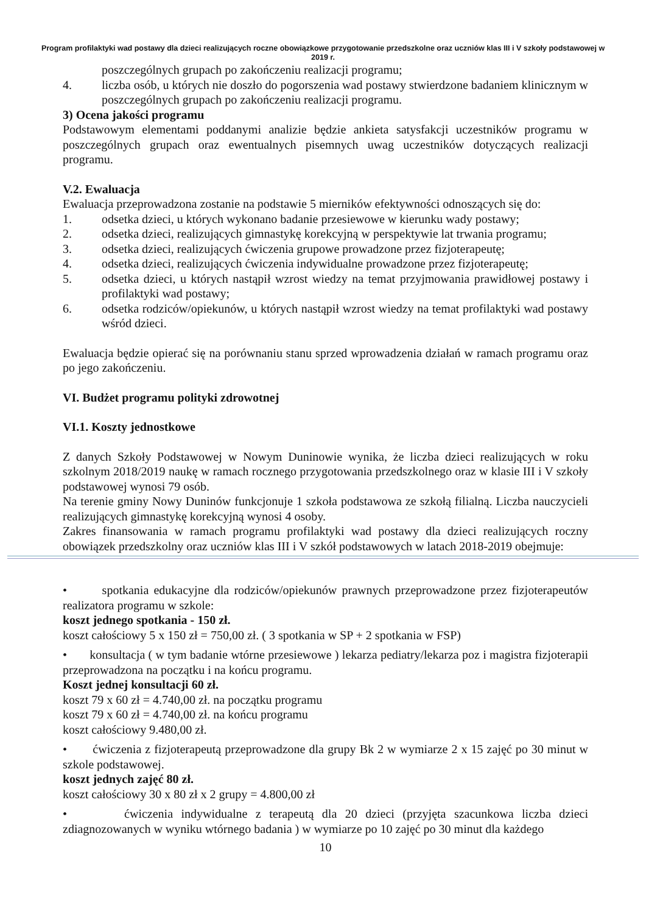Program profilaktyki wad postawy dla dzieci realizujących roczne obowiązkowe przygotowanie przedszkolne oraz uczniów klas III i V szkoły podstawowej w 2019 r.
poszczególnych grupach po zakończeniu realizacji programu;
4. liczba osób, u których nie doszło do pogorszenia wad postawy stwierdzone badaniem klinicznym w poszczególnych grupach po zakończeniu realizacji programu.
3) Ocena jakości programu
Podstawowym elementami poddanymi analizie będzie ankieta satysfakcji uczestników programu w poszczególnych grupach oraz ewentualnych pisemnych uwag uczestników dotyczących realizacji programu.
V.2. Ewaluacja
Ewaluacja przeprowadzona zostanie na podstawie 5 mierników efektywności odnoszących się do:
1. odsetka dzieci, u których wykonano badanie przesiewowe w kierunku wady postawy;
2. odsetka dzieci, realizujących gimnastykę korekcyjną w perspektywie lat trwania programu;
3. odsetka dzieci, realizujących ćwiczenia grupowe prowadzone przez fizjoterapeutę;
4. odsetka dzieci, realizujących ćwiczenia indywidualne prowadzone przez fizjoterapeutę;
5. odsetka dzieci, u których nastąpił wzrost wiedzy na temat przyjmowania prawidłowej postawy i profilaktyki wad postawy;
6. odsetka rodziców/opiekunów, u których nastąpił wzrost wiedzy na temat profilaktyki wad postawy wśród dzieci.
Ewaluacja będzie opierać się na porównaniu stanu sprzed wprowadzenia działań w ramach programu oraz po jego zakończeniu.
VI. Budżet programu polityki zdrowotnej
VI.1. Koszty jednostkowe
Z danych Szkoły Podstawowej w Nowym Duninowie wynika, że liczba dzieci realizujących w roku szkolnym 2018/2019 naukę w ramach rocznego przygotowania przedszkolnego oraz w klasie III i V szkoły podstawowej wynosi 79 osób.
Na terenie gminy Nowy Duninów funkcjonuje 1 szkoła podstawowa ze szkołą filialną. Liczba nauczycieli realizujących gimnastykę korekcyjną wynosi 4 osoby.
Zakres finansowania w ramach programu profilaktyki wad postawy dla dzieci realizujących roczny obowiązek przedszkolny oraz uczniów klas III i V szkół podstawowych w latach 2018-2019 obejmuje:
• spotkania edukacyjne dla rodziców/opiekunów prawnych przeprowadzone przez fizjoterapeutów realizatora programu w szkole:
koszt jednego spotkania - 150 zł.
koszt całościowy 5 x 150 zł = 750,00 zł. ( 3 spotkania w SP + 2 spotkania w FSP)
• konsultacja ( w tym badanie wtórne przesiewowe ) lekarza pediatry/lekarza poz i magistra fizjoterapii przeprowadzona na początku i na końcu programu.
Koszt jednej konsultacji 60 zł.
koszt 79 x 60 zł = 4.740,00 zł. na początku programu
koszt 79 x 60 zł = 4.740,00 zł. na końcu programu
koszt całościowy 9.480,00 zł.
• ćwiczenia z fizjoterapeutą przeprowadzone dla grupy Bk 2 w wymiarze 2 x 15 zajęć po 30 minut w szkole podstawowej.
koszt jednych zajęć 80 zł.
koszt całościowy 30 x 80 zł x 2 grupy = 4.800,00 zł
• ćwiczenia indywidualne z terapeutą dla 20 dzieci (przyjęta szacunkowa liczba dzieci zdiagnozowanych w wyniku wtórnego badania ) w wymiarze po 10 zajęć po 30 minut dla każdego
10